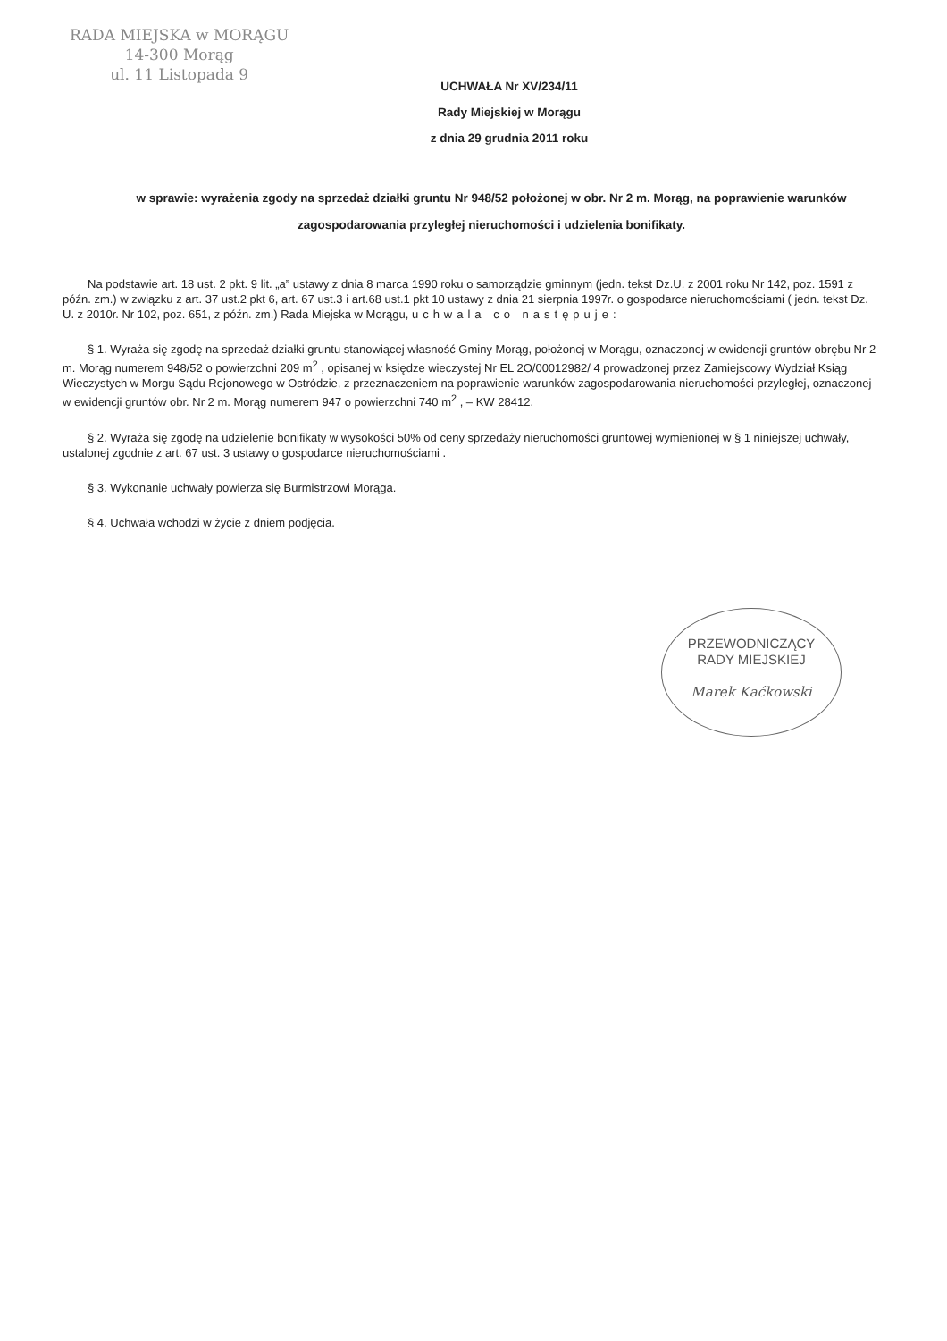RADA MIEJSKA w MORĄGU
14-300 Morąg
ul. 11 Listopada 9
UCHWAŁA Nr XV/234/11
Rady Miejskiej w Morągu
z dnia 29 grudnia 2011 roku
w sprawie: wyrażenia zgody na sprzedaż działki gruntu Nr 948/52 położonej w obr. Nr 2 m. Morąg, na poprawienie warunków zagospodarowania przyległej nieruchomości i udzielenia bonifikaty.
Na podstawie art. 18 ust. 2 pkt. 9 lit. „a” ustawy z dnia 8 marca 1990 roku o samorządzie gminnym (jedn. tekst Dz.U. z 2001 roku Nr 142, poz. 1591 z późn. zm.) w związku z art. 37 ust.2 pkt 6, art. 67 ust.3 i art.68 ust.1 pkt 10 ustawy z dnia 21 sierpnia 1997r. o gospodarce nieruchomościami ( jedn. tekst Dz. U. z 2010r. Nr 102, poz. 651, z późn. zm.) Rada Miejska w Morągu, uchwala co następuje:
§ 1. Wyraża się zgodę na sprzedaż działki gruntu stanowiącej własność Gminy Morąg, położonej w Morągu, oznaczonej w ewidencji gruntów obrębu Nr 2 m. Morąg numerem 948/52 o powierzchni 209 m<sup>2</sup> , opisanej w księdze wieczystej Nr EL 2O/00012982/ 4 prowadzonej przez Zamiejscowy Wydział Ksiąg Wieczystych w Morgu Sądu Rejonowego w Ostródzie, z przeznaczeniem na poprawienie warunków zagospodarowania nieruchomości przyległej, oznaczonej w ewidencji gruntów obr. Nr 2 m. Morąg numerem 947 o powierzchni 740 m<sup>2</sup> , – KW 28412.
§ 2. Wyraża się zgodę na udzielenie bonifikaty w wysokości 50% od ceny sprzedaży nieruchomości gruntowej wymienionej w § 1 niniejszej uchwały, ustalonej zgodnie z art. 67 ust. 3 ustawy o gospodarce nieruchomościami .
§ 3. Wykonanie uchwały powierza się Burmistrzowi Morąga.
§ 4. Uchwała wchodzi w życie z dniem podjęcia.
PRZEWODNICZĄCY
RADY MIEJSKIEJ
Marek Kaćkowski